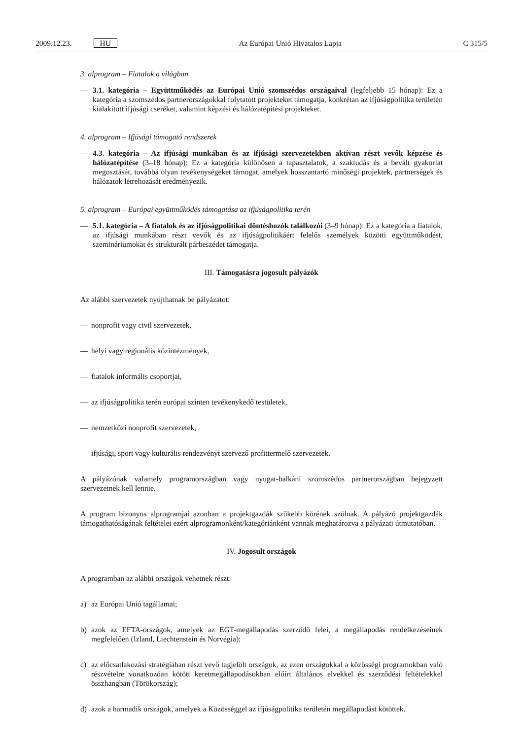2009.12.23. HU Az Európai Unió Hivatalos Lapja C 315/5
3. alprogram – Fiatalok a világban
— 3.1. kategória – Együttműködés az Európai Unió szomszédos országaival (legfeljebb 15 hónap): Ez a kategória a szomszédos partnerországokkal folytatott projekteket támogatja, konkrétan az ifjúságpolitika területén kialakított ifjúsági cseréket, valamint képzési és hálózatépítési projekteket.
4. alprogram – Ifjúsági támogató rendszerek
— 4.3. kategória – Az ifjúsági munkában és az ifjúsági szervezetekben aktívan részt vevők képzése és hálózatépítése (3–18 hónap): Ez a kategória különösen a tapasztalatok, a szaktudás és a bevált gyakorlat megosztását, továbbá olyan tevékenységeket támogat, amelyek hosszantartó minőségi projektek, partnerségek és hálózatok létrehozását eredményezik.
5. alprogram – Európai együttműködés támogatása az ifjúságpolitika terén
— 5.1. kategória – A fiatalok és az ifjúságpolitikai döntéshozók találkozói (3–9 hónap): Ez a kategória a fiatalok, az ifjúsági munkában részt vevők és az ifjúságpolitikáért felelős személyek közötti együttműködést, szemináriumokat és strukturált párbeszédet támogatja.
III. Támogatásra jogosult pályázók
Az alábbi szervezetek nyújthatnak be pályázatot:
— nonprofit vagy civil szervezetek,
— helyi vagy regionális közintézmények,
— fiatalok informális csoportjai,
— az ifjúságpolitika terén európai szinten tevékenykedő testületek,
— nemzetközi nonprofit szervezetek,
— ifjúsági, sport vagy kulturális rendezvényt szervező profittermelő szervezetek.
A pályázónak valamely programországban vagy nyugat-balkáni szomszédos partnerországban bejegyzett szervezetnek kell lennie.
A program bizonyos alprogramjai azonban a projektgazdák szűkebb körének szólnak. A pályázó projektgazdák támogathatóságának feltételei ezért alprogramonként/kategóriánként vannak meghatározva a pályázati útmutatóban.
IV. Jogosult országok
A programban az alábbi országok vehetnek részt:
a) az Európai Unió tagállamai;
b) azok az EFTA-országok, amelyek az EGT-megállapodás szerződő felei, a megállapodás rendelkezéseinek megfelelően (Izland, Liechtenstein és Norvégia);
c) az előcsatlakozási stratégiában részt vevő tagjelölt országok, az ezen országokkal a közösségi programokban való részvételre vonatkozóan kötött keretmegállapodásokban előírt általános elvekkel és szerződési feltételekkel összhangban (Törökország);
d) azok a harmadik országok, amelyek a Közösséggel az ifjúságpolitika területén megállapodást kötöttek.